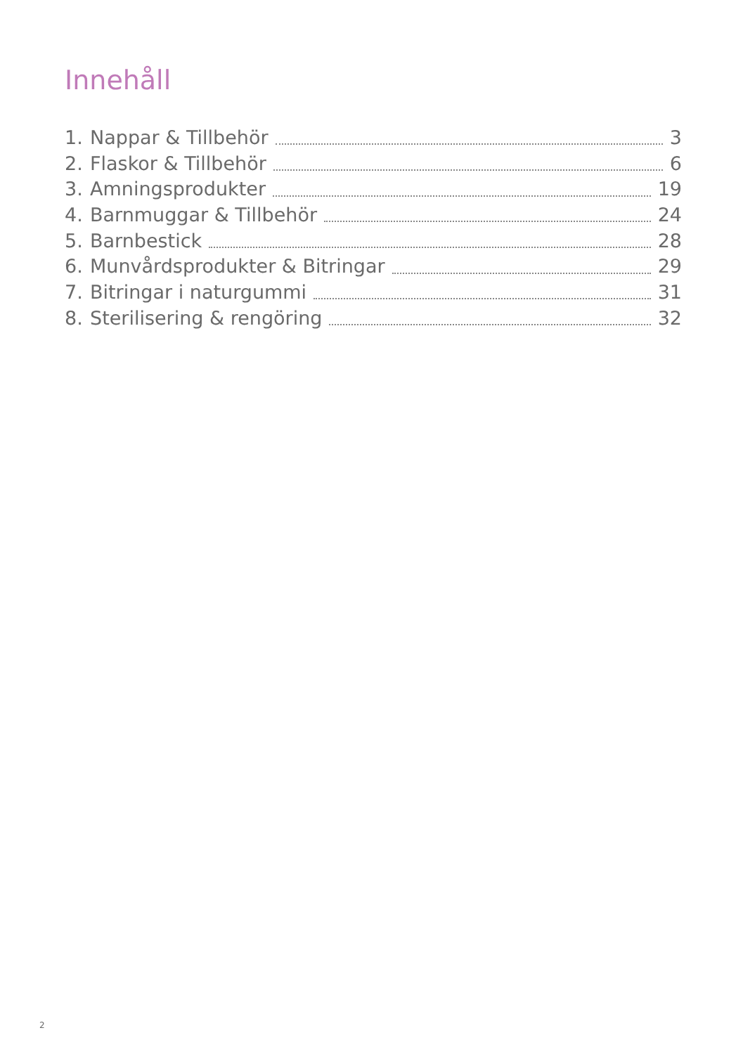Innehåll
1. Nappar & Tillbehör 3
2. Flaskor & Tillbehör 6
3. Amningsprodukter 19
4. Barnmuggar & Tillbehör 24
5. Barnbestick 28
6. Munvårdsprodukter & Bitringar 29
7. Bitringar i naturgummi 31
8. Sterilisering & rengöring 32
2